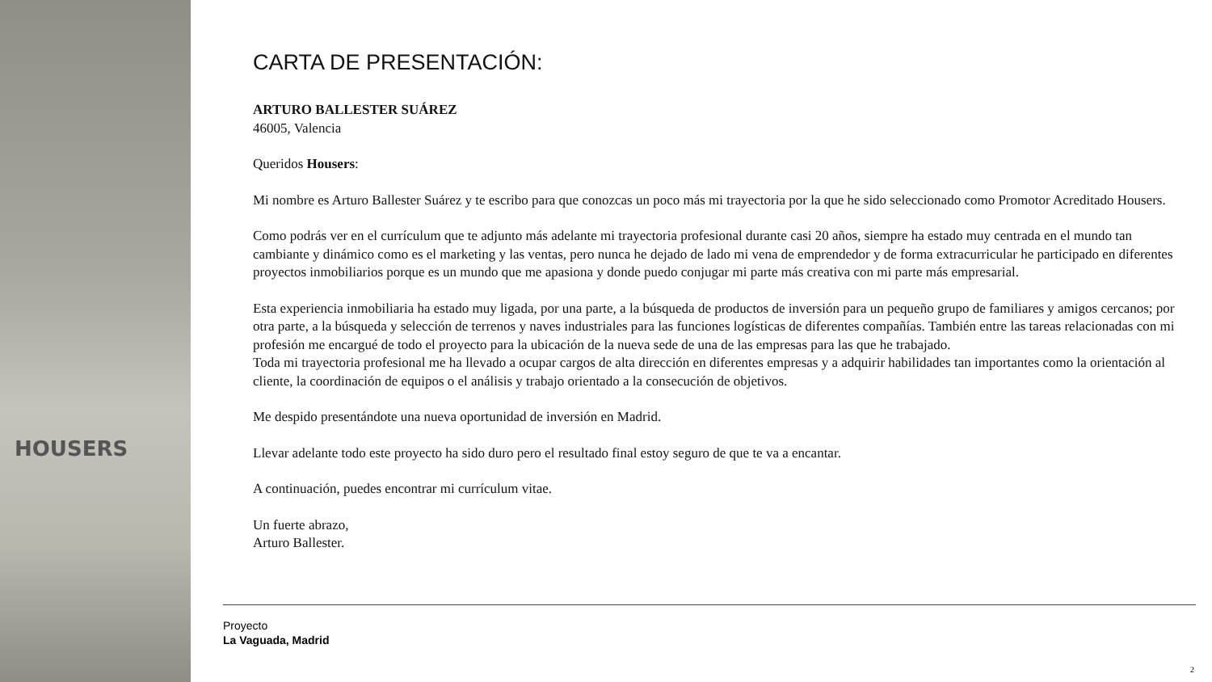HOUSERS
CARTA DE PRESENTACIÓN:
ARTURO BALLESTER SUÁREZ
46005, Valencia
Queridos Housers:
Mi nombre es Arturo Ballester Suárez y te escribo para que conozcas un poco más mi trayectoria por la que he sido seleccionado como Promotor Acreditado Housers.
Como podrás ver en el currículum que te adjunto más adelante mi trayectoria profesional durante casi 20 años, siempre ha estado muy centrada en el mundo tan cambiante y dinámico como es el marketing y las ventas, pero nunca he dejado de lado mi vena de emprendedor y de forma extracurricular he participado en diferentes proyectos inmobiliarios porque es un mundo que me apasiona y donde puedo conjugar mi parte más creativa con mi parte más empresarial.
Esta experiencia inmobiliaria ha estado muy ligada, por una parte, a la búsqueda de productos de inversión para un pequeño grupo de familiares y amigos cercanos; por otra parte, a la búsqueda y selección de terrenos y naves industriales para las funciones logísticas de diferentes compañías. También entre las tareas relacionadas con mi profesión me encargué de todo el proyecto para la ubicación de la nueva sede de una de las empresas para las que he trabajado.
Toda mi trayectoria profesional me ha llevado a ocupar cargos de alta dirección en diferentes empresas y a adquirir habilidades tan importantes como la orientación al cliente, la coordinación de equipos o el análisis y trabajo orientado a la consecución de objetivos.
Me despido presentándote una nueva oportunidad de inversión en Madrid.
Llevar adelante todo este proyecto ha sido duro pero el resultado final estoy seguro de que te va a encantar.
A continuación, puedes encontrar mi currículum vitae.
Un fuerte abrazo,
Arturo Ballester.
Proyecto
La Vaguada, Madrid
2